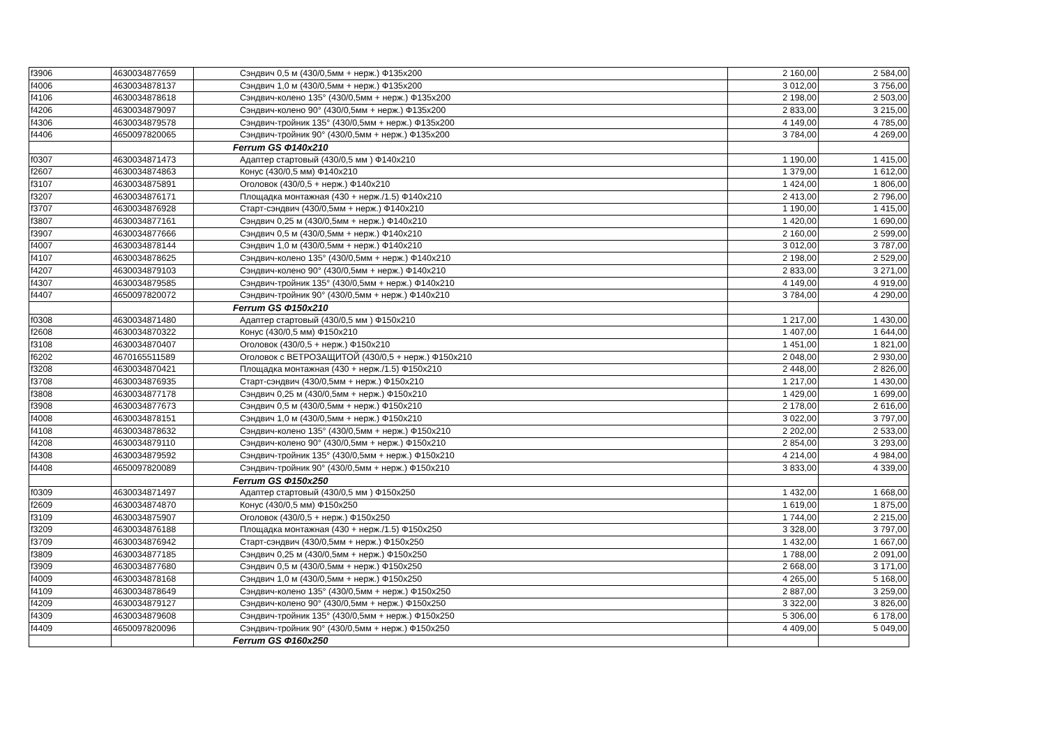| f3906 | 4630034877659 | Сэндвич 0,5 м (430/0,5мм + нерж.) Ф135х200 | 2 160,00 | 2 584,00 |
| f4006 | 4630034878137 | Сэндвич 1,0 м (430/0,5мм + нерж.) Ф135х200 | 3 012,00 | 3 756,00 |
| f4106 | 4630034878618 | Сэндвич-колено 135° (430/0,5мм + нерж.) Ф135х200 | 2 198,00 | 2 503,00 |
| f4206 | 4630034879097 | Сэндвич-колено 90° (430/0,5мм + нерж.) Ф135х200 | 2 833,00 | 3 215,00 |
| f4306 | 4630034879578 | Сэндвич-тройник 135° (430/0,5мм + нерж.) Ф135х200 | 4 149,00 | 4 785,00 |
| f4406 | 4650097820065 | Сэндвич-тройник 90° (430/0,5мм + нерж.) Ф135х200 | 3 784,00 | 4 269,00 |
| | | Ferrum GS Ф140х210 | | |
| f0307 | 4630034871473 | Адаптер стартовый (430/0,5 мм ) Ф140х210 | 1 190,00 | 1 415,00 |
| f2607 | 4630034874863 | Конус (430/0,5 мм) Ф140х210 | 1 379,00 | 1 612,00 |
| f3107 | 4630034875891 | Оголовок (430/0,5 + нерж.) Ф140х210 | 1 424,00 | 1 806,00 |
| f3207 | 4630034876171 | Площадка монтажная (430 + нерж./1.5) Ф140х210 | 2 413,00 | 2 796,00 |
| f3707 | 4630034876928 | Старт-сэндвич (430/0,5мм + нерж.) Ф140х210 | 1 190,00 | 1 415,00 |
| f3807 | 4630034877161 | Сэндвич 0,25 м (430/0,5мм + нерж.) Ф140х210 | 1 420,00 | 1 690,00 |
| f3907 | 4630034877666 | Сэндвич 0,5 м (430/0,5мм + нерж.) Ф140х210 | 2 160,00 | 2 599,00 |
| f4007 | 4630034878144 | Сэндвич 1,0 м (430/0,5мм + нерж.) Ф140х210 | 3 012,00 | 3 787,00 |
| f4107 | 4630034878625 | Сэндвич-колено 135° (430/0,5мм + нерж.) Ф140х210 | 2 198,00 | 2 529,00 |
| f4207 | 4630034879103 | Сэндвич-колено 90° (430/0,5мм + нерж.) Ф140х210 | 2 833,00 | 3 271,00 |
| f4307 | 4630034879585 | Сэндвич-тройник 135° (430/0,5мм + нерж.) Ф140х210 | 4 149,00 | 4 919,00 |
| f4407 | 4650097820072 | Сэндвич-тройник 90° (430/0,5мм + нерж.) Ф140х210 | 3 784,00 | 4 290,00 |
| | | Ferrum GS Ф150х210 | | |
| f0308 | 4630034871480 | Адаптер стартовый (430/0,5 мм ) Ф150х210 | 1 217,00 | 1 430,00 |
| f2608 | 4630034870322 | Конус (430/0,5 мм) Ф150х210 | 1 407,00 | 1 644,00 |
| f3108 | 4630034870407 | Оголовок (430/0,5 + нерж.) Ф150х210 | 1 451,00 | 1 821,00 |
| f6202 | 4670165511589 | Оголовок с ВЕТРОЗАЩИТОЙ (430/0,5 + нерж.) Ф150х210 | 2 048,00 | 2 930,00 |
| f3208 | 4630034870421 | Площадка монтажная (430 + нерж./1.5) Ф150х210 | 2 448,00 | 2 826,00 |
| f3708 | 4630034876935 | Старт-сэндвич (430/0,5мм + нерж.) Ф150х210 | 1 217,00 | 1 430,00 |
| f3808 | 4630034877178 | Сэндвич 0,25 м (430/0,5мм + нерж.) Ф150х210 | 1 429,00 | 1 699,00 |
| f3908 | 4630034877673 | Сэндвич 0,5 м (430/0,5мм + нерж.) Ф150х210 | 2 178,00 | 2 616,00 |
| f4008 | 4630034878151 | Сэндвич 1,0 м (430/0,5мм + нерж.) Ф150х210 | 3 022,00 | 3 797,00 |
| f4108 | 4630034878632 | Сэндвич-колено 135° (430/0,5мм + нерж.) Ф150х210 | 2 202,00 | 2 533,00 |
| f4208 | 4630034879110 | Сэндвич-колено 90° (430/0,5мм + нерж.) Ф150х210 | 2 854,00 | 3 293,00 |
| f4308 | 4630034879592 | Сэндвич-тройник 135° (430/0,5мм + нерж.) Ф150х210 | 4 214,00 | 4 984,00 |
| f4408 | 4650097820089 | Сэндвич-тройник 90° (430/0,5мм + нерж.) Ф150х210 | 3 833,00 | 4 339,00 |
| | | Ferrum GS Ф150х250 | | |
| f0309 | 4630034871497 | Адаптер стартовый (430/0,5 мм ) Ф150х250 | 1 432,00 | 1 668,00 |
| f2609 | 4630034874870 | Конус (430/0,5 мм) Ф150х250 | 1 619,00 | 1 875,00 |
| f3109 | 4630034875907 | Оголовок (430/0,5 + нерж.) Ф150х250 | 1 744,00 | 2 215,00 |
| f3209 | 4630034876188 | Площадка монтажная (430 + нерж./1.5) Ф150х250 | 3 328,00 | 3 797,00 |
| f3709 | 4630034876942 | Старт-сэндвич (430/0,5мм + нерж.) Ф150х250 | 1 432,00 | 1 667,00 |
| f3809 | 4630034877185 | Сэндвич 0,25 м (430/0,5мм + нерж.) Ф150х250 | 1 788,00 | 2 091,00 |
| f3909 | 4630034877680 | Сэндвич 0,5 м (430/0,5мм + нерж.) Ф150х250 | 2 668,00 | 3 171,00 |
| f4009 | 4630034878168 | Сэндвич 1,0 м (430/0,5мм + нерж.) Ф150х250 | 4 265,00 | 5 168,00 |
| f4109 | 4630034878649 | Сэндвич-колено 135° (430/0,5мм + нерж.) Ф150х250 | 2 887,00 | 3 259,00 |
| f4209 | 4630034879127 | Сэндвич-колено 90° (430/0,5мм + нерж.) Ф150х250 | 3 322,00 | 3 826,00 |
| f4309 | 4630034879608 | Сэндвич-тройник 135° (430/0,5мм + нерж.) Ф150х250 | 5 306,00 | 6 178,00 |
| f4409 | 4650097820096 | Сэндвич-тройник 90° (430/0,5мм + нерж.) Ф150х250 | 4 409,00 | 5 049,00 |
| | | Ferrum GS Ф160х250 | | |